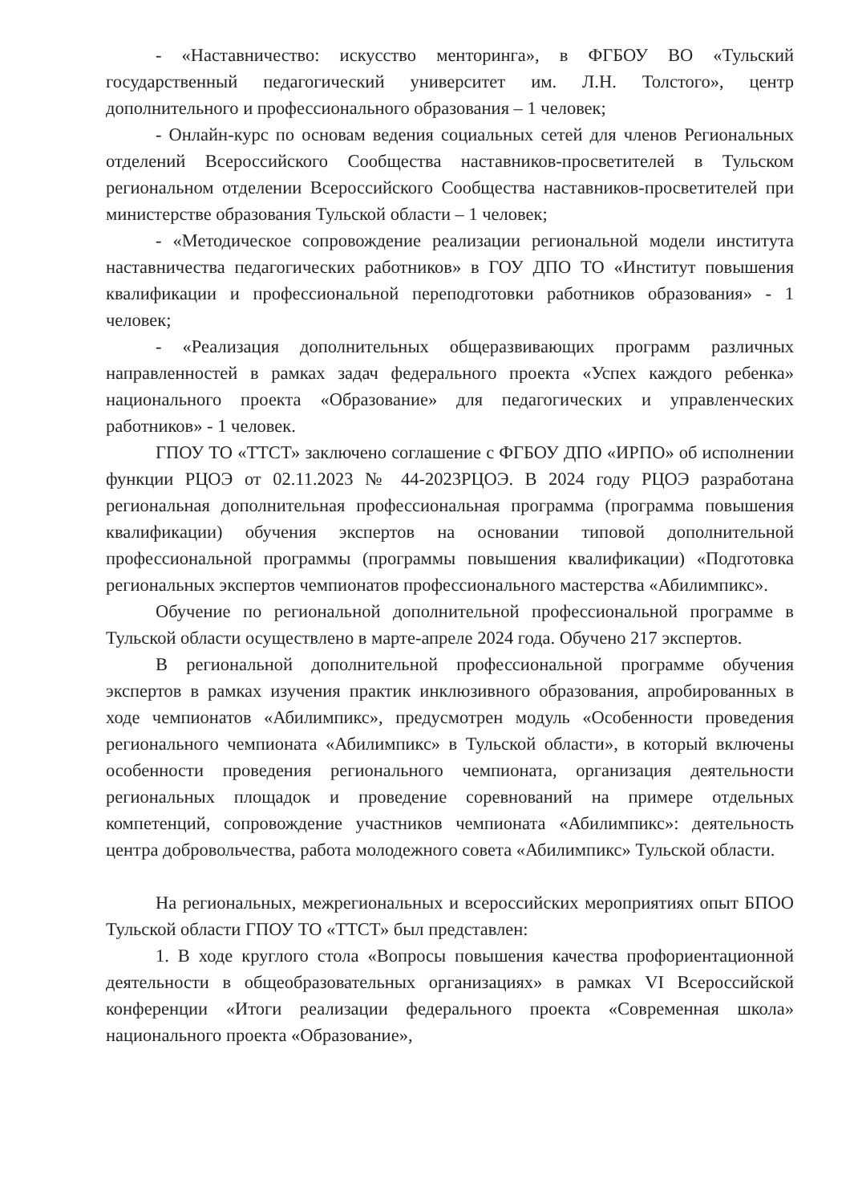- «Наставничество: искусство менторинга», в ФГБОУ ВО «Тульский государственный педагогический университет им. Л.Н. Толстого», центр дополнительного и профессионального образования – 1 человек;
- Онлайн-курс по основам ведения социальных сетей для членов Региональных отделений Всероссийского Сообщества наставников-просветителей в Тульском региональном отделении Всероссийского Сообщества наставников-просветителей при министерстве образования Тульской области – 1 человек;
- «Методическое сопровождение реализации региональной модели института наставничества педагогических работников» в ГОУ ДПО ТО «Институт повышения квалификации и профессиональной переподготовки работников образования» - 1 человек;
- «Реализация дополнительных общеразвивающих программ различных направленностей в рамках задач федерального проекта «Успех каждого ребенка» национального проекта «Образование» для педагогических и управленческих работников» - 1 человек.
ГПОУ ТО «ТТСТ» заключено соглашение с ФГБОУ ДПО «ИРПО» об исполнении функции РЦОЭ от 02.11.2023 № 44-2023РЦОЭ. В 2024 году РЦОЭ разработана региональная дополнительная профессиональная программа (программа повышения квалификации) обучения экспертов на основании типовой дополнительной профессиональной программы (программы повышения квалификации) «Подготовка региональных экспертов чемпионатов профессионального мастерства «Абилимпикс».
Обучение по региональной дополнительной профессиональной программе в Тульской области осуществлено в марте-апреле 2024 года. Обучено 217 экспертов.
В региональной дополнительной профессиональной программе обучения экспертов в рамках изучения практик инклюзивного образования, апробированных в ходе чемпионатов «Абилимпикс», предусмотрен модуль «Особенности проведения регионального чемпионата «Абилимпикс» в Тульской области», в который включены особенности проведения регионального чемпионата, организация деятельности региональных площадок и проведение соревнований на примере отдельных компетенций, сопровождение участников чемпионата «Абилимпикс»: деятельность центра добровольчества, работа молодежного совета «Абилимпикс» Тульской области.
На региональных, межрегиональных и всероссийских мероприятиях опыт БПОО Тульской области ГПОУ ТО «ТТСТ» был представлен:
1. В ходе круглого стола «Вопросы повышения качества профориентационной деятельности в общеобразовательных организациях» в рамках VI Всероссийской конференции «Итоги реализации федерального проекта «Современная школа» национального проекта «Образование»,